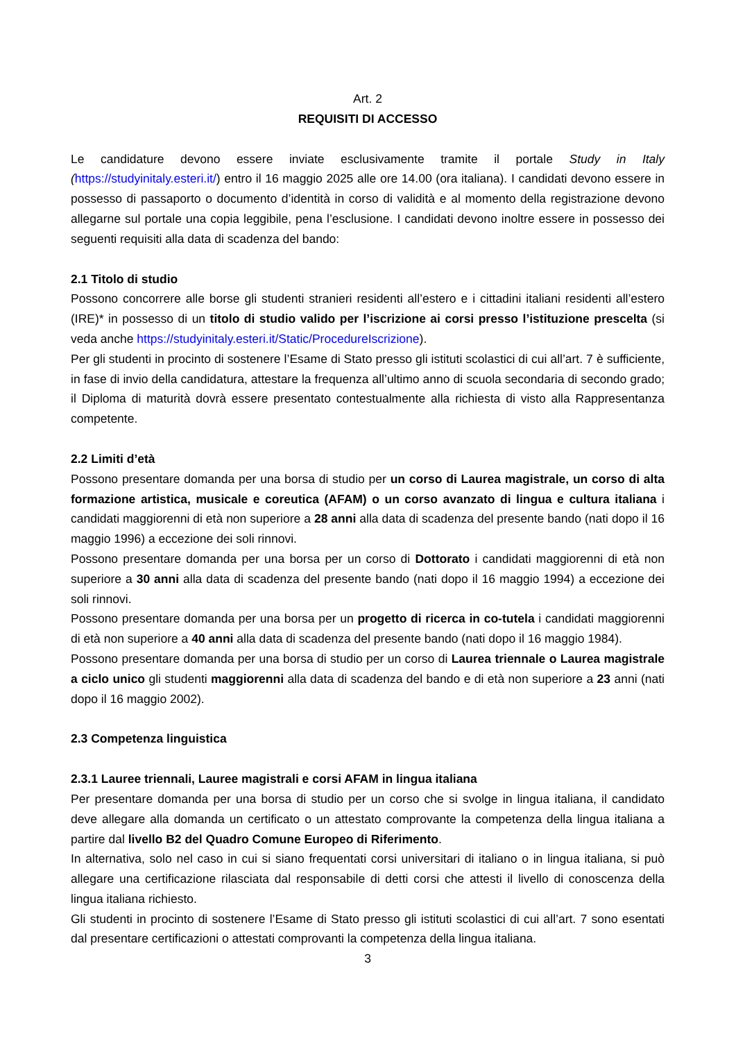Art. 2
REQUISITI DI ACCESSO
Le candidature devono essere inviate esclusivamente tramite il portale Study in Italy (https://studyinitaly.esteri.it/) entro il 16 maggio 2025 alle ore 14.00 (ora italiana). I candidati devono essere in possesso di passaporto o documento d’identità in corso di validità e al momento della registrazione devono allegarne sul portale una copia leggibile, pena l’esclusione. I candidati devono inoltre essere in possesso dei seguenti requisiti alla data di scadenza del bando:
2.1 Titolo di studio
Possono concorrere alle borse gli studenti stranieri residenti all’estero e i cittadini italiani residenti all’estero (IRE)* in possesso di un titolo di studio valido per l’iscrizione ai corsi presso l’istituzione prescelta (si veda anche https://studyinitaly.esteri.it/Static/ProcedureIscrizione).
Per gli studenti in procinto di sostenere l’Esame di Stato presso gli istituti scolastici di cui all’art. 7 è sufficiente, in fase di invio della candidatura, attestare la frequenza all’ultimo anno di scuola secondaria di secondo grado; il Diploma di maturità dovrà essere presentato contestualmente alla richiesta di visto alla Rappresentanza competente.
2.2 Limiti d’età
Possono presentare domanda per una borsa di studio per un corso di Laurea magistrale, un corso di alta formazione artistica, musicale e coreutica (AFAM) o un corso avanzato di lingua e cultura italiana i candidati maggiorenni di età non superiore a 28 anni alla data di scadenza del presente bando (nati dopo il 16 maggio 1996) a eccezione dei soli rinnovi.
Possono presentare domanda per una borsa per un corso di Dottorato i candidati maggiorenni di età non superiore a 30 anni alla data di scadenza del presente bando (nati dopo il 16 maggio 1994) a eccezione dei soli rinnovi.
Possono presentare domanda per una borsa per un progetto di ricerca in co-tutela i candidati maggiorenni di età non superiore a 40 anni alla data di scadenza del presente bando (nati dopo il 16 maggio 1984).
Possono presentare domanda per una borsa di studio per un corso di Laurea triennale o Laurea magistrale a ciclo unico gli studenti maggiorenni alla data di scadenza del bando e di età non superiore a 23 anni (nati dopo il 16 maggio 2002).
2.3 Competenza linguistica
2.3.1 Lauree triennali, Lauree magistrali e corsi AFAM in lingua italiana
Per presentare domanda per una borsa di studio per un corso che si svolge in lingua italiana, il candidato deve allegare alla domanda un certificato o un attestato comprovante la competenza della lingua italiana a partire dal livello B2 del Quadro Comune Europeo di Riferimento.
In alternativa, solo nel caso in cui si siano frequentati corsi universitari di italiano o in lingua italiana, si può allegare una certificazione rilasciata dal responsabile di detti corsi che attesti il livello di conoscenza della lingua italiana richiesto.
Gli studenti in procinto di sostenere l’Esame di Stato presso gli istituti scolastici di cui all’art. 7 sono esentati dal presentare certificazioni o attestati comprovanti la competenza della lingua italiana.
3